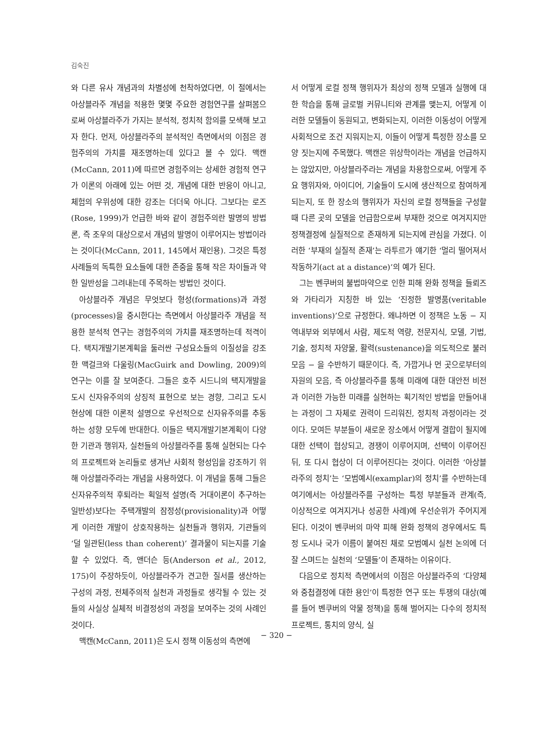김숙진
와 다른 유사 개념과의 차별성에 천착하였다면, 이 절에서는 아상블라주 개념을 적용한 몇몇 주요한 경험연구를 살펴봄으로써 아상블라주가 가지는 분석적, 정치적 함의를 모색해 보고자 한다. 먼저, 아상블라주의 분석적인 측면에서의 이점은 경험주의의 가치를 재조명하는데 있다고 볼 수 있다. 맥캔(McCann, 2011)에 따르면 경험주의는 상세한 경험적 연구가 이론의 아래에 있는 어떤 것, 개념에 대한 반응이 아니고, 체험의 우위성에 대한 강조는 더더욱 아니다. 그보다는 로즈(Rose, 1999)가 언급한 바와 같이 경험주의란 발명의 방법론, 즉 조우의 대상으로서 개념의 발명이 이루어지는 방법이라는 것이다(McCann, 2011, 145에서 재인용). 그것은 특정 사례들의 독특한 요소들에 대한 존중을 통해 작은 차이들과 약한 일반성을 그려내는데 주목하는 방법인 것이다.
아상블라주 개념은 무엇보다 형성(formations)과 과정(processes)을 중시한다는 측면에서 아상블라주 개념을 적용한 분석적 연구는 경험주의의 가치를 재조명하는데 적격이다. 택지개발기본계획을 둘러싼 구성요소들의 이질성을 강조한 맥걸크와 다울링(MacGuirk and Dowling, 2009)의 연구는 이를 잘 보여준다. 그들은 호주 시드니의 택지개발을 도시 신자유주의의 상징적 표현으로 보는 경향, 그리고 도시 현상에 대한 이론적 설명으로 우선적으로 신자유주의를 추동하는 성향 모두에 반대한다. 이들은 택지개발기본계획이 다양한 기관과 행위자, 실천들의 아상블라주를 통해 실현되는 다수의 프로젝트와 논리들로 생겨난 사회적 형성임을 강조하기 위해 아상블라주라는 개념을 사용하였다. 이 개념을 통해 그들은 신자유주의적 후퇴라는 획일적 설명(즉 거대이론이 추구하는 일반성)보다는 주택개발의 잠정성(provisionality)과 어떻게 이러한 개발이 상호작용하는 실천들과 행위자, 기관들의 ‘덜 일관된(less than coherent)’ 결과물이 되는지를 기술할 수 있었다. 즉, 앤더슨 등(Anderson et al., 2012, 175)이 주장하듯이, 아상블라주가 견고한 질서를 생산하는 구성의 과정, 전체주의적 실천과 과정들로 생각될 수 있는 것들의 사실상 실체적 비결정성의 과정을 보여주는 것의 사례인 것이다.
맥캔(McCann, 2011)은 도시 정책 이동성의 측면에
서 어떻게 로컬 정책 행위자가 최상의 정책 모델과 실행에 대한 학습을 통해 글로벌 커뮤니티와 관계를 맺는지, 어떻게 이러한 모델들이 동원되고, 변화되는지, 이러한 이동성이 어떻게 사회적으로 조건 지워지는지, 이들이 어떻게 특정한 장소를 모양 짓는지에 주목했다. 맥캔은 위상학이라는 개념을 언급하지는 않았지만, 아상블라주라는 개념을 차용함으로써, 어떻게 주요 행위자와, 아이디어, 기술들이 도시에 생산적으로 참여하게 되는지, 또 한 장소의 행위자가 자신의 로컬 정책들을 구성할 때 다른 곳의 모델을 언급함으로써 부재한 것으로 여겨지지만 정책결정에 실질적으로 존재하게 되는지에 관심을 가졌다. 이러한 ‘부재의 실질적 존재’는 라투르가 얘기한 ‘멀리 떨어져서 작동하기(act at a distance)’의 예가 된다.
그는 벤쿠버의 불법마약으로 인한 피해 완화 정책을 들뢰즈와 가타리가 지칭한 바 있는 ‘진정한 발명품(veritable inventions)’으로 규정한다. 왜냐하면 이 정책은 노동 − 지역내부와 외부에서 사람, 제도적 역량, 전문지식, 모델, 기법, 기술, 정치적 자양물, 활력(sustenance)을 의도적으로 불러 모음 − 을 수반하기 때문이다. 즉, 가깝거나 먼 곳으로부터의 자원의 모음, 즉 아상블라주를 통해 미래에 대한 대안전 비전과 이러한 가능한 미래를 실현하는 획기적인 방법을 만들어내는 과정이 그 자체로 권력이 드리워진, 정치적 과정이라는 것이다. 모여든 부분들이 새로운 장소에서 어떻게 결합이 될지에 대한 선택이 협상되고, 경쟁이 이루어지며, 선택이 이루어진 뒤, 또 다시 협상이 더 이루어진다는 것이다. 이러한 ‘아상블라주의 정치’는 ‘모범예시(examplar)의 정치’를 수반하는데 여기에서는 아상블라주를 구성하는 특정 부분들과 관계(즉, 이상적으로 여겨지거나 성공한 사례)에 우선순위가 주어지게 된다. 이것이 벤쿠버의 마약 피해 완화 정책의 경우에서도 특정 도시나 국가 이름이 붙여진 채로 모범예시 실천 논의에 더 잘 스며드는 실천의 ‘모델들’이 존재하는 이유이다.
다음으로 정치적 측면에서의 이점은 아상블라주의 ‘다양체와 중첩결정에 대한 용인’이 특정한 연구 또는 투쟁의 대상(예를 들어 벤쿠버의 약물 정책)을 통해 벌어지는 다수의 정치적 프로젝트, 통치의 양식, 실
− 320 −